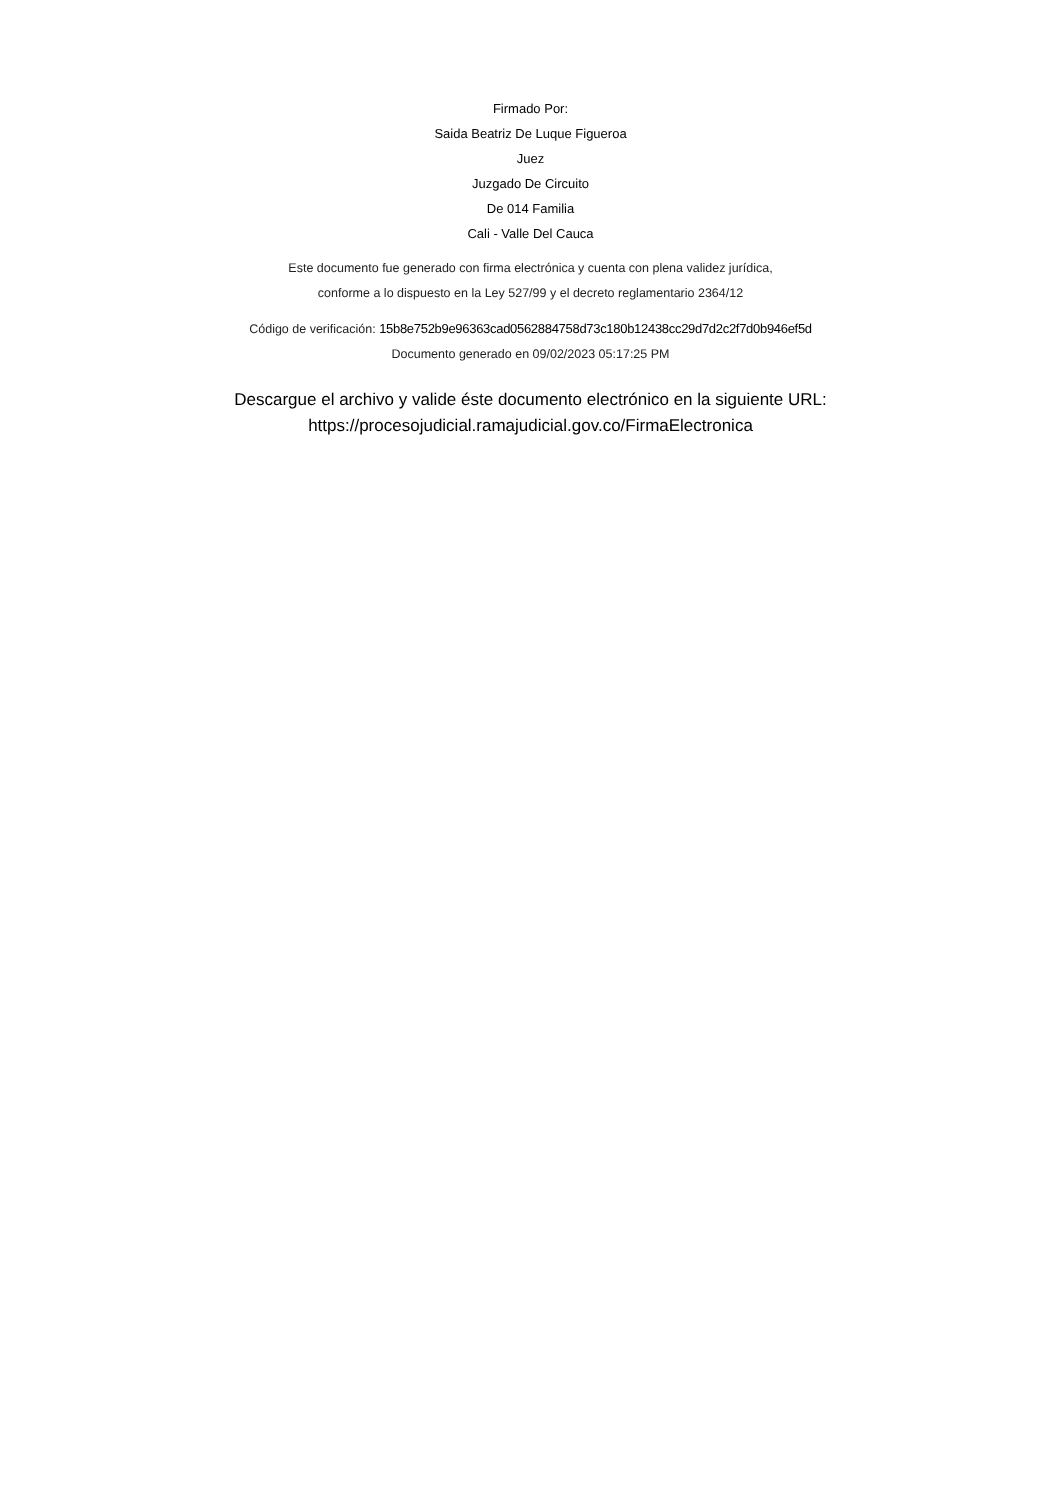Firmado Por:
Saida Beatriz De Luque Figueroa
Juez
Juzgado De Circuito
De 014 Familia
Cali - Valle Del Cauca
Este documento fue generado con firma electrónica y cuenta con plena validez jurídica,
conforme a lo dispuesto en la Ley 527/99 y el decreto reglamentario 2364/12
Código de verificación: 15b8e752b9e96363cad0562884758d73c180b12438cc29d7d2c2f7d0b946ef5d
Documento generado en 09/02/2023 05:17:25 PM
Descargue el archivo y valide éste documento electrónico en la siguiente URL:
https://procesojudicial.ramajudicial.gov.co/FirmaElectronica